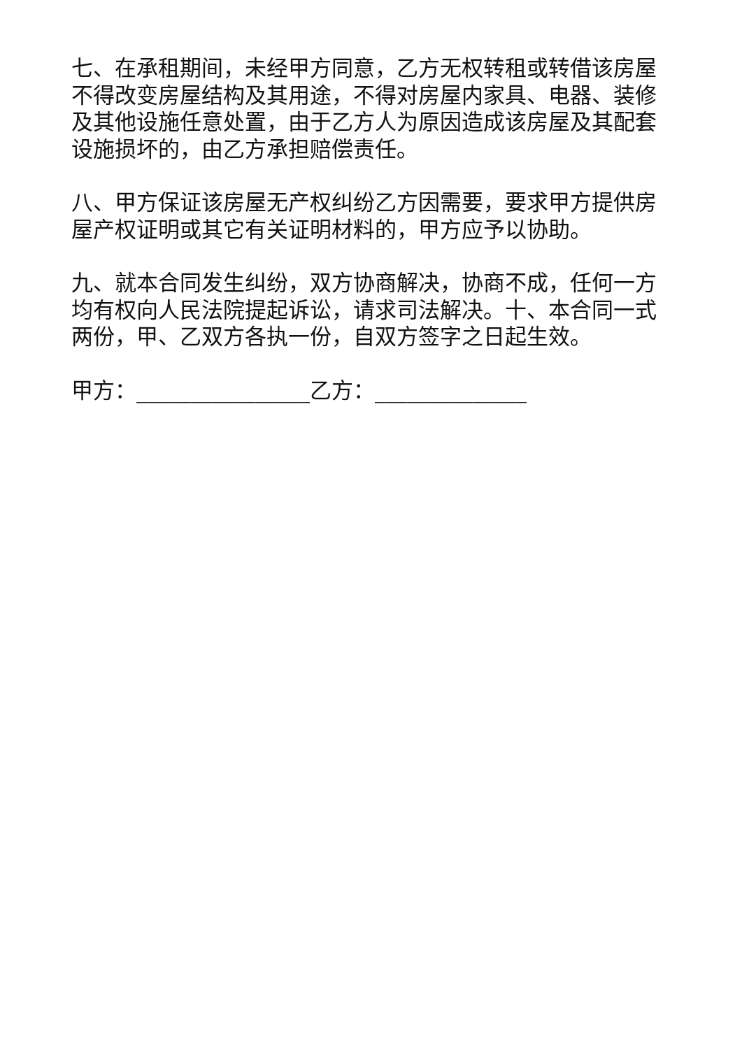七、在承租期间，未经甲方同意，乙方无权转租或转借该房屋不得改变房屋结构及其用途，不得对房屋内家具、电器、装修及其他设施任意处置，由于乙方人为原因造成该房屋及其配套设施损坏的，由乙方承担赔偿责任。
八、甲方保证该房屋无产权纠纷乙方因需要，要求甲方提供房屋产权证明或其它有关证明材料的，甲方应予以协助。
九、就本合同发生纠纷，双方协商解决，协商不成，任何一方均有权向人民法院提起诉讼，请求司法解决。十、本合同一式两份，甲、乙双方各执一份，自双方签字之日起生效。
甲方：________________乙方：______________